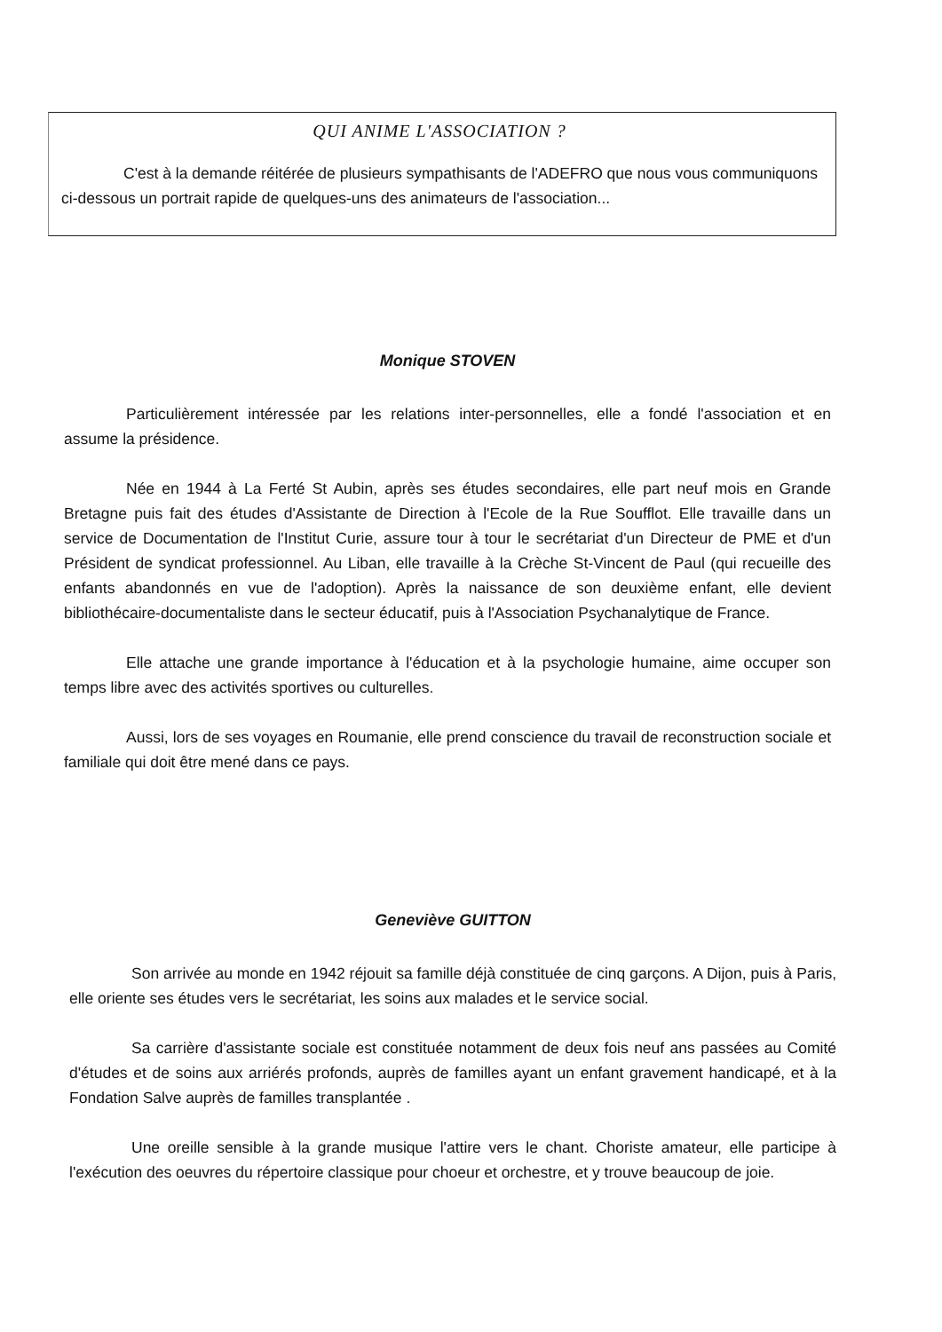QUI ANIME L'ASSOCIATION ?
C'est à la demande réitérée de plusieurs sympathisants de l'ADEFRO que nous vous communiquons ci-dessous un portrait rapide de quelques-uns des animateurs de l'association...
Monique STOVEN
Particulièrement intéressée par les relations inter-personnelles, elle a fondé l'association et en assume la présidence.
Née en 1944 à La Ferté St Aubin, après ses études secondaires, elle part neuf mois en Grande Bretagne puis fait des études d'Assistante de Direction à l'Ecole de la Rue Soufflot. Elle travaille dans un service de Documentation de l'Institut Curie, assure tour à tour le secrétariat d'un Directeur de PME et d'un Président de syndicat professionnel. Au Liban, elle travaille à la Crèche St-Vincent de Paul (qui recueille des enfants abandonnés en vue de l'adoption). Après la naissance de son deuxième enfant, elle devient bibliothécaire-documentaliste dans le secteur éducatif, puis à l'Association Psychanalytique de France.
Elle attache une grande importance à l'éducation et à la psychologie humaine, aime occuper son temps libre avec des activités sportives ou culturelles.
Aussi, lors de ses voyages en Roumanie, elle prend conscience du travail de reconstruction sociale et familiale qui doit être mené dans ce pays.
Geneviève GUITTON
Son arrivée au monde en 1942 réjouit sa famille déjà constituée de cinq garçons. A Dijon, puis à Paris, elle oriente ses études vers le secrétariat, les soins aux malades et le service social.
Sa carrière d'assistante sociale est constituée notamment de deux fois neuf ans passées au Comité d'études et de soins aux arriérés profonds, auprès de familles ayant un enfant gravement handicapé, et à la Fondation Salve auprès de familles transplantée .
Une oreille sensible à la grande musique l'attire vers le chant. Choriste amateur, elle participe à l'exécution des oeuvres du répertoire classique pour choeur et orchestre, et y trouve beaucoup de joie.